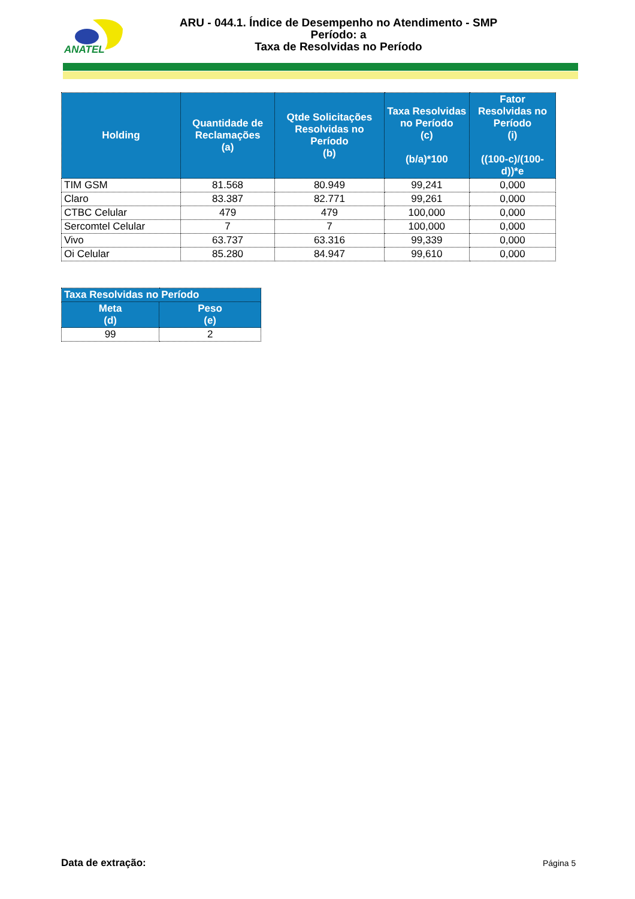ANATEL
ARU - 044.1. Índice de Desempenho no Atendimento - SMP
Período: a
Taxa de Resolvidas no Período
| Holding | Quantidade de Reclamações (a) | Qtde Solicitações Resolvidas no Período (b) | Taxa Resolvidas no Período (c) (b/a)*100 | Fator Resolvidas no Período (i) ((100-c)/(100-d))*e |
| --- | --- | --- | --- | --- |
| TIM GSM | 81.568 | 80.949 | 99,241 | 0,000 |
| Claro | 83.387 | 82.771 | 99,261 | 0,000 |
| CTBC Celular | 479 | 479 | 100,000 | 0,000 |
| Sercomtel Celular | 7 | 7 | 100,000 | 0,000 |
| Vivo | 63.737 | 63.316 | 99,339 | 0,000 |
| Oi Celular | 85.280 | 84.947 | 99,610 | 0,000 |
| Taxa Resolvidas no Período | |
| --- | --- |
| Meta (d) | Peso (e) |
| 99 | 2 |
Data de extração: Página 5